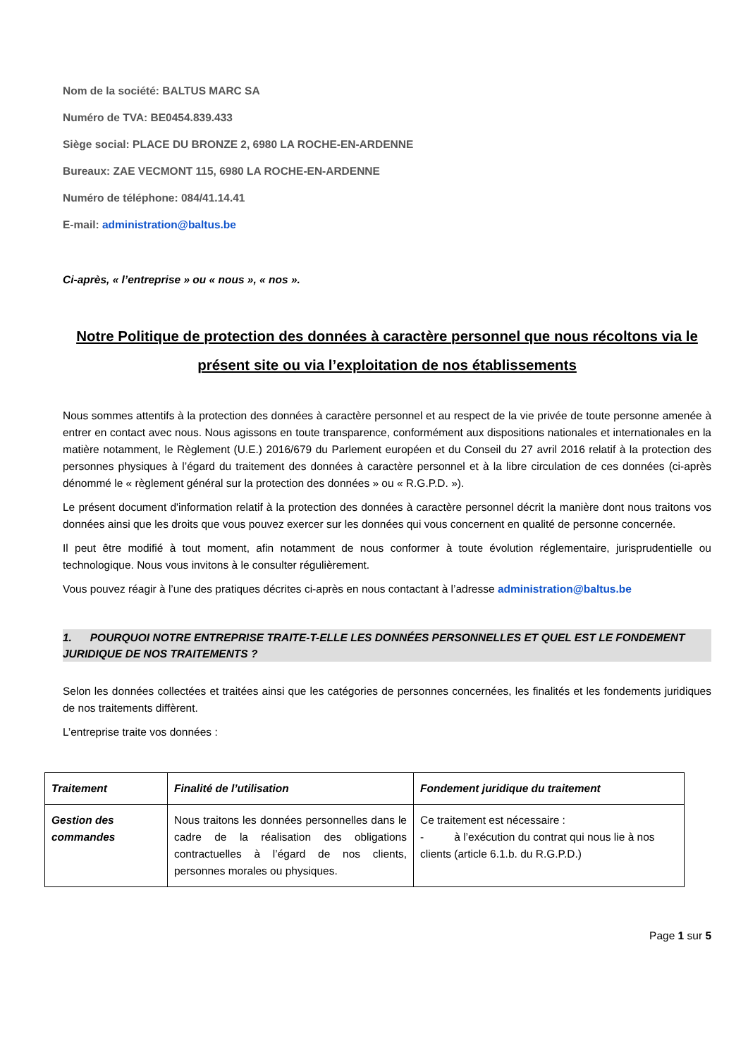Nom de la société: BALTUS MARC SA
Numéro de TVA: BE0454.839.433
Siège social: PLACE DU BRONZE 2, 6980 LA ROCHE-EN-ARDENNE
Bureaux: ZAE VECMONT 115, 6980 LA ROCHE-EN-ARDENNE
Numéro de téléphone: 084/41.14.41
E-mail: administration@baltus.be
Ci-après, « l’entreprise » ou « nous », « nos ».
Notre Politique de protection des données à caractère personnel que nous récoltons via le présent site ou via l’exploitation de nos établissements
Nous sommes attentifs à la protection des données à caractère personnel et au respect de la vie privée de toute personne amenée à entrer en contact avec nous. Nous agissons en toute transparence, conformément aux dispositions nationales et internationales en la matière notamment, le Règlement (U.E.) 2016/679 du Parlement européen et du Conseil du 27 avril 2016 relatif à la protection des personnes physiques à l’égard du traitement des données à caractère personnel et à la libre circulation de ces données (ci-après dénommé le « règlement général sur la protection des données » ou « R.G.P.D. »).
Le présent document d'information relatif à la protection des données à caractère personnel décrit la manière dont nous traitons vos données ainsi que les droits que vous pouvez exercer sur les données qui vous concernent en qualité de personne concernée.
Il peut être modifié à tout moment, afin notamment de nous conformer à toute évolution réglementaire, jurisprudentielle ou technologique. Nous vous invitons à le consulter régulièrement.
Vous pouvez réagir à l’une des pratiques décrites ci-après en nous contactant à l’adresse administration@baltus.be
1. POURQUOI NOTRE ENTREPRISE TRAITE-T-ELLE LES DONNÉES PERSONNELLES ET QUEL EST LE FONDEMENT JURIDIQUE DE NOS TRAITEMENTS ?
Selon les données collectées et traitées ainsi que les catégories de personnes concernées, les finalités et les fondements juridiques de nos traitements diffèrent.
L’entreprise traite vos données :
| Traitement | Finalité de l’utilisation | Fondement juridique du traitement |
| Gestion des commandes | Nous traitons les données personnelles dans le cadre de la réalisation des obligations contractuelles à l’égard de nos clients, personnes morales ou physiques. | Ce traitement est nécessaire : - à l’exécution du contrat qui nous lie à nos clients (article 6.1.b. du R.G.P.D.) |
Page 1 sur 5